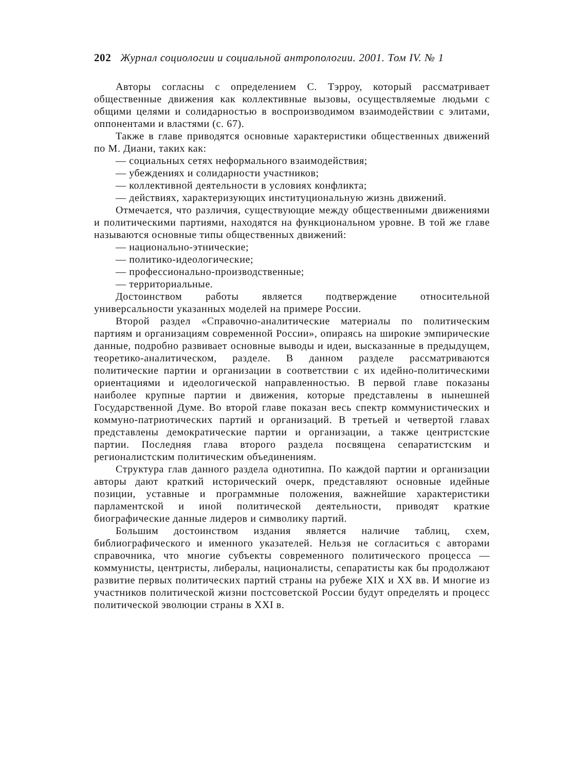202 Журнал социологии и социальной антропологии. 2001. Том IV. № 1
Авторы согласны с определением С. Тэрроу, который рассматривает общественные движения как коллективные вызовы, осуществляемые людьми с общими целями и солидарностью в воспроизводимом взаимодействии с элитами, оппонентами и властями (с. 67).
Также в главе приводятся основные характеристики общественных движений по М. Диани, таких как:
— социальных сетях неформального взаимодействия;
— убеждениях и солидарности участников;
— коллективной деятельности в условиях конфликта;
— действиях, характеризующих институциональную жизнь движений.
Отмечается, что различия, существующие между общественными движениями и политическими партиями, находятся на функциональном уровне. В той же главе называются основные типы общественных движений:
— национально-этнические;
— политико-идеологические;
— профессионально-производственные;
— территориальные.
Достоинством работы является подтверждение относительной универсальности указанных моделей на примере России.
Второй раздел «Справочно-аналитические материалы по политическим партиям и организациям современной России», опираясь на широкие эмпирические данные, подробно развивает основные выводы и идеи, высказанные в предыдущем, теоретико-аналитическом, разделе. В данном разделе рассматриваются политические партии и организации в соответствии с их идейно-политическими ориентациями и идеологической направленностью. В первой главе показаны наиболее крупные партии и движения, которые представлены в нынешней Государственной Думе. Во второй главе показан весь спектр коммунистических и коммуно-патриотических партий и организаций. В третьей и четвертой главах представлены демократические партии и организации, а также центристские партии. Последняя глава второго раздела посвящена сепаратистским и регионалистским политическим объединениям.
Структура глав данного раздела однотипна. По каждой партии и организации авторы дают краткий исторический очерк, представляют основные идейные позиции, уставные и программные положения, важнейшие характеристики парламентской и иной политической деятельности, приводят краткие биографические данные лидеров и символику партий.
Большим достоинством издания является наличие таблиц, схем, библиографического и именного указателей. Нельзя не согласиться с авторами справочника, что многие субъекты современного политического процесса — коммунисты, центристы, либералы, националисты, сепаратисты как бы продолжают развитие первых политических партий страны на рубеже XIX и XX вв. И многие из участников политической жизни постсоветской России будут определять и процесс политической эволюции страны в XXI в.